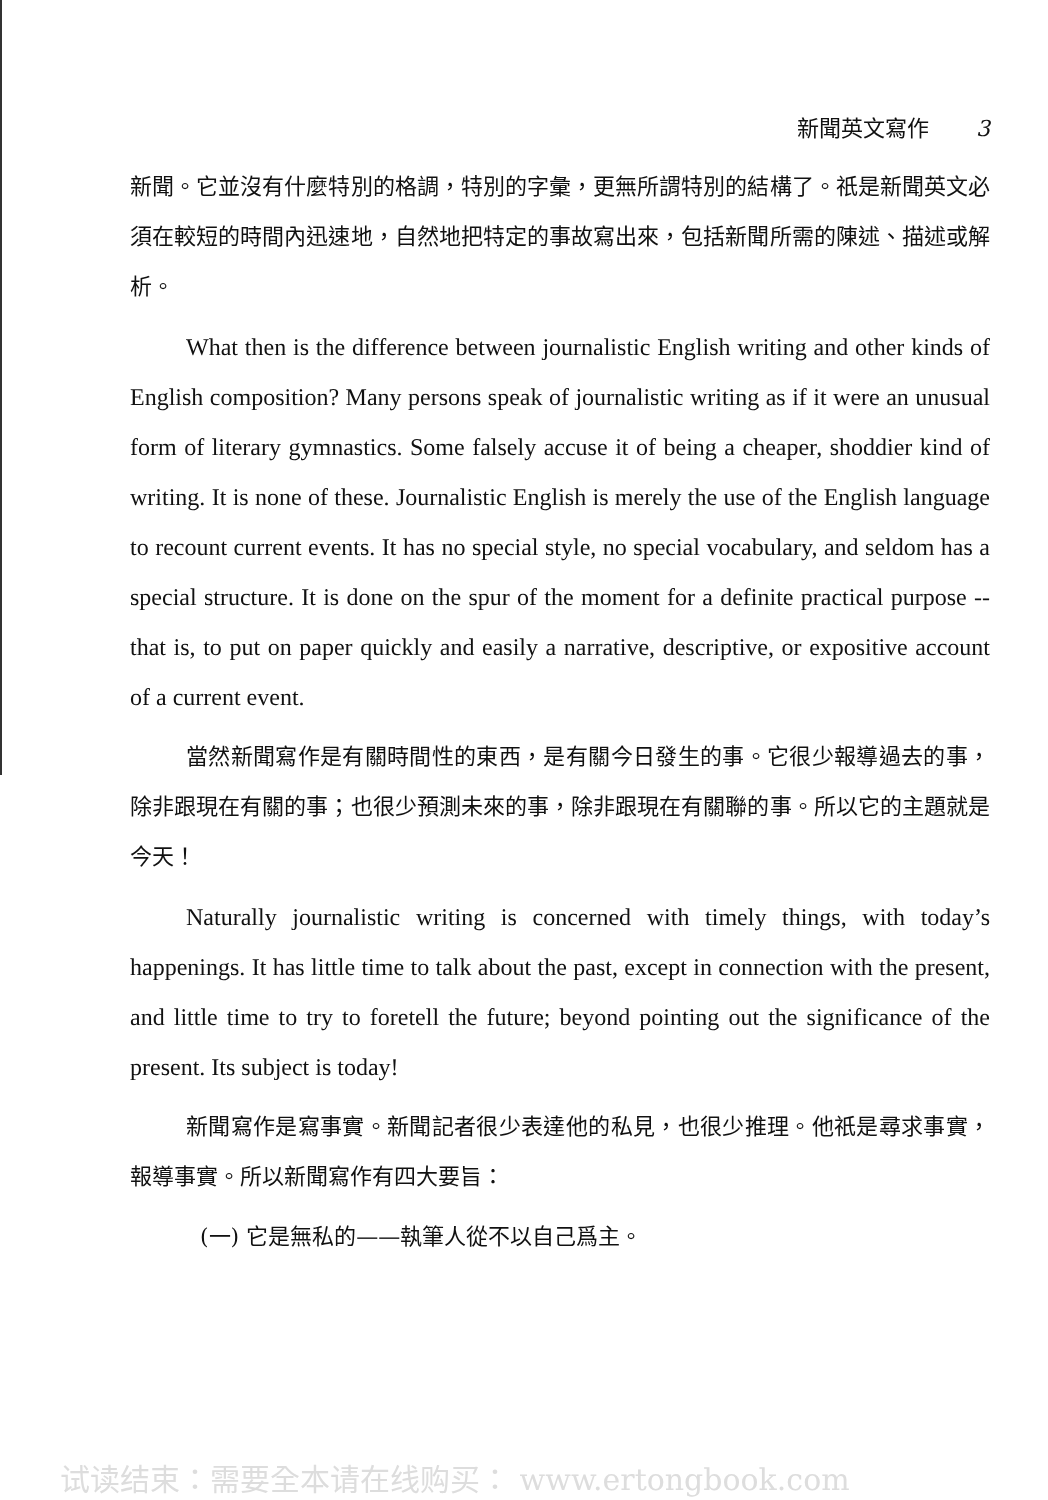新聞英文寫作 3
新聞。它並沒有什麼特別的格調，特別的字彙，更無所謂特別的結構了。祇是新聞英文必須在較短的時間內迅速地，自然地把特定的事故寫出來，包括新聞所需的陳述、描述或解析。
What then is the difference between journalistic English writing and other kinds of English composition? Many persons speak of journalistic writing as if it were an unusual form of literary gymnastics. Some falsely accuse it of being a cheaper, shoddier kind of writing. It is none of these. Journalistic English is merely the use of the English language to recount current events. It has no special style, no special vocabulary, and seldom has a special structure. It is done on the spur of the moment for a definite practical purpose -- that is, to put on paper quickly and easily a narrative, descriptive, or expositive account of a current event.
當然新聞寫作是有關時間性的東西，是有關今日發生的事。它很少報導過去的事，除非跟現在有關的事；也很少預測未來的事，除非跟現在有關聯的事。所以它的主題就是今天！
Naturally journalistic writing is concerned with timely things, with today’s happenings. It has little time to talk about the past, except in connection with the present, and little time to try to foretell the future; beyond pointing out the significance of the present. Its subject is today!
新聞寫作是寫事實。新聞記者很少表達他的私見，也很少推理。他祇是尋求事實，報導事實。所以新聞寫作有四大要旨：
(一) 它是無私的——執筆人從不以自己爲主。
试读结束：需要全本请在线购买： www.ertongbook.com